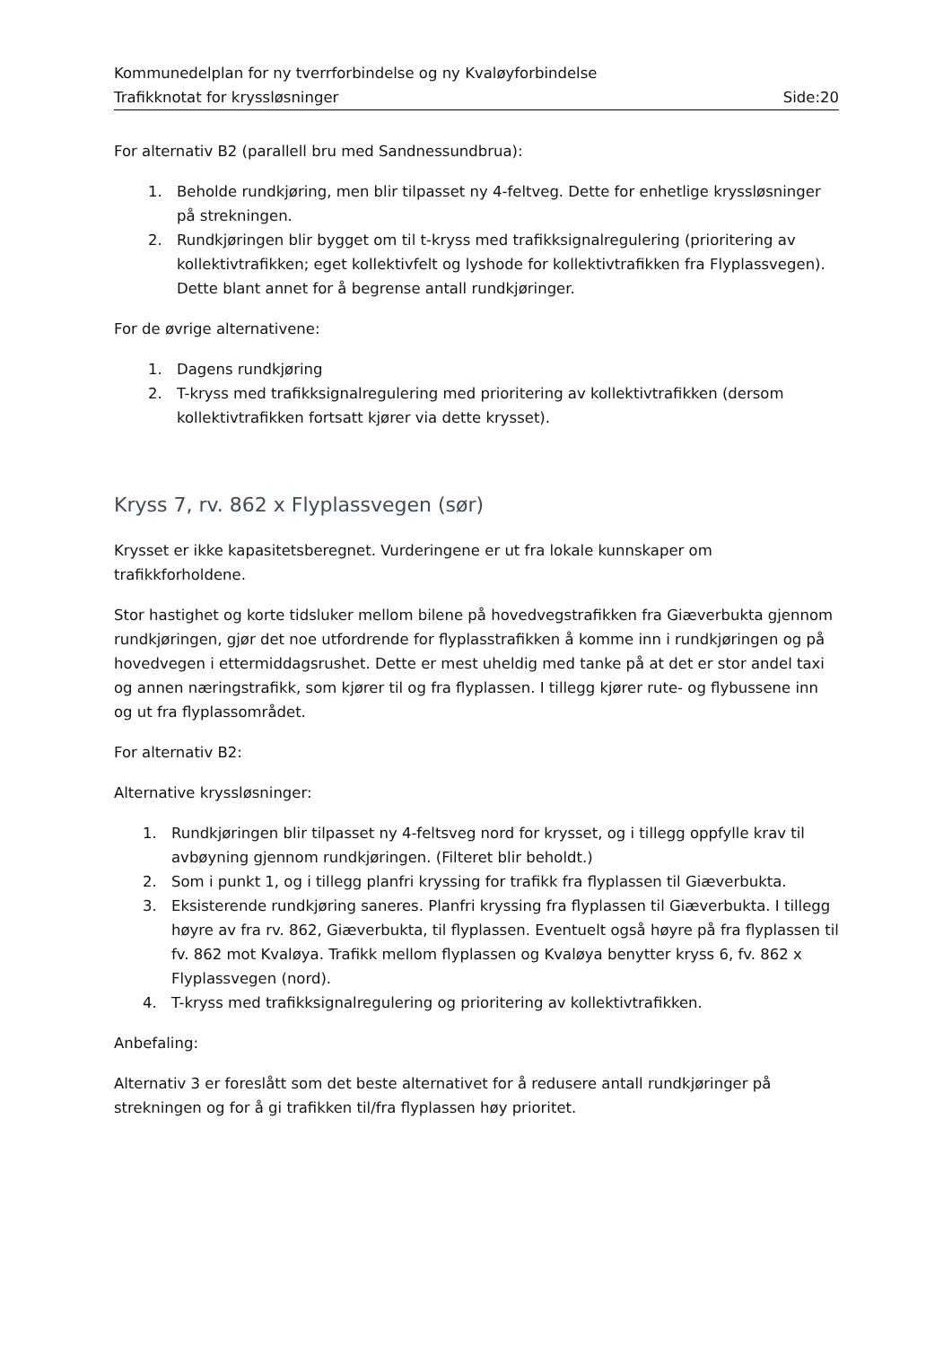Kommunedelplan for ny tverrforbindelse og ny Kvaløyforbindelse
Trafikknotat for kryssløsninger Side:20
For alternativ B2 (parallell bru med Sandnessundbrua):
1. Beholde rundkjøring, men blir tilpasset ny 4-feltveg. Dette for enhetlige kryssløsninger på strekningen.
2. Rundkjøringen blir bygget om til t-kryss med trafikksignalregulering (prioritering av kollektivtrafikken; eget kollektivfelt og lyshode for kollektivtrafikken fra Flyplassvegen). Dette blant annet for å begrense antall rundkjøringer.
For de øvrige alternativene:
1. Dagens rundkjøring
2. T-kryss med trafikksignalregulering med prioritering av kollektivtrafikken (dersom kollektivtrafikken fortsatt kjører via dette krysset).
Kryss 7, rv. 862 x Flyplassvegen (sør)
Krysset er ikke kapasitetsberegnet. Vurderingene er ut fra lokale kunnskaper om trafikkforholdene.
Stor hastighet og korte tidsluker mellom bilene på hovedvegstrafikken fra Giæverbukta gjennom rundkjøringen, gjør det noe utfordrende for flyplasstrafikken å komme inn i rundkjøringen og på hovedvegen i ettermiddagsrushet. Dette er mest uheldig med tanke på at det er stor andel taxi og annen næringstrafikk, som kjører til og fra flyplassen. I tillegg kjører rute- og flybussene inn og ut fra flyplassområdet.
For alternativ B2:
Alternative kryssløsninger:
1. Rundkjøringen blir tilpasset ny 4-feltsveg nord for krysset, og i tillegg oppfylle krav til avbøyning gjennom rundkjøringen. (Filteret blir beholdt.)
2. Som i punkt 1, og i tillegg planfri kryssing for trafikk fra flyplassen til Giæverbukta.
3. Eksisterende rundkjøring saneres. Planfri kryssing fra flyplassen til Giæverbukta. I tillegg høyre av fra rv. 862, Giæverbukta, til flyplassen. Eventuelt også høyre på fra flyplassen til fv. 862 mot Kvaløya. Trafikk mellom flyplassen og Kvaløya benytter kryss 6, fv. 862 x Flyplassvegen (nord).
4. T-kryss med trafikksignalregulering og prioritering av kollektivtrafikken.
Anbefaling:
Alternativ 3 er foreslått som det beste alternativet for å redusere antall rundkjøringer på strekningen og for å gi trafikken til/fra flyplassen høy prioritet.